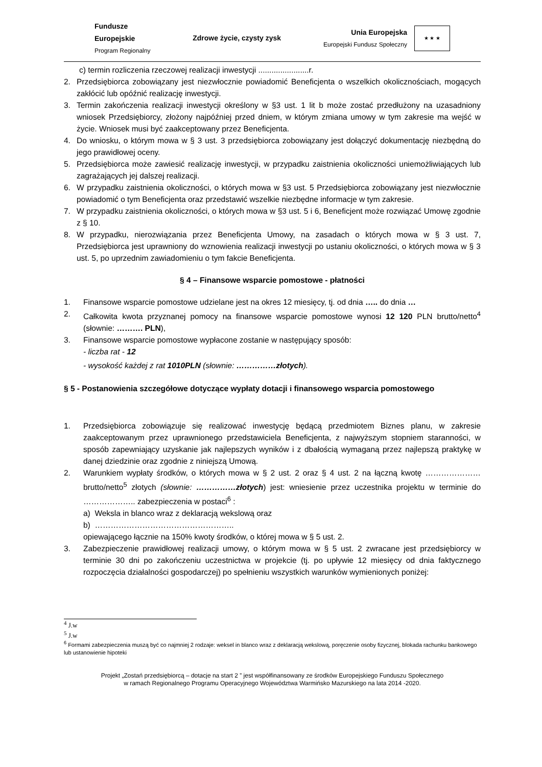Fundusze
Europejskie
Program Regionalny
Zdrowe życie, czysty zysk
Unia Europejska
Europejski Fundusz Społeczny
★ ★ ★
c) termin rozliczenia rzeczowej realizacji inwestycji .......................r.
2. Przedsiębiorca zobowiązany jest niezwłocznie powiadomić Beneficjenta o wszelkich okolicznościach, mogących zakłócić lub opóźnić realizację inwestycji.
3. Termin zakończenia realizacji inwestycji określony w §3 ust. 1 lit b może zostać przedłużony na uzasadniony wniosek Przedsiębiorcy, złożony najpóźniej przed dniem, w którym zmiana umowy w tym zakresie ma wejść w życie. Wniosek musi być zaakceptowany przez Beneficjenta.
4. Do wniosku, o którym mowa w § 3 ust. 3 przedsiębiorca zobowiązany jest dołączyć dokumentację niezbędną do jego prawidłowej oceny.
5. Przedsiębiorca może zawiesić realizację inwestycji, w przypadku zaistnienia okoliczności uniemożliwiających lub zagrażających jej dalszej realizacji.
6. W przypadku zaistnienia okoliczności, o których mowa w §3 ust. 5 Przedsiębiorca zobowiązany jest niezwłocznie powiadomić o tym Beneficjenta oraz przedstawić wszelkie niezbędne informacje w tym zakresie.
7. W przypadku zaistnienia okoliczności, o których mowa w §3 ust. 5 i 6, Beneficjent może rozwiązać Umowę zgodnie z § 10.
8. W przypadku, nierozwiązania przez Beneficjenta Umowy, na zasadach o których mowa w § 3 ust. 7, Przedsiębiorca jest uprawniony do wznowienia realizacji inwestycji po ustaniu okoliczności, o których mowa w § 3 ust. 5, po uprzednim zawiadomieniu o tym fakcie Beneficjenta.
§ 4 – Finansowe wsparcie pomostowe - płatności
1. Finansowe wsparcie pomostowe udzielane jest na okres 12 miesięcy, tj. od dnia ….. do dnia …
2. Całkowita kwota przyznanej pomocy na finansowe wsparcie pomostowe wynosi 12 120 PLN brutto/netto<sup>4</sup> (słownie: ………. PLN),
3. Finansowe wsparcie pomostowe wypłacone zostanie w następujący sposób:
- liczba rat - 12
- wysokość każdej z rat 1010PLN (słownie: ……………złotych).
§ 5 - Postanowienia szczegółowe dotyczące wypłaty dotacji i finansowego wsparcia pomostowego
1. Przedsiębiorca zobowiązuje się realizować inwestycję będącą przedmiotem Biznes planu, w zakresie zaakceptowanym przez uprawnionego przedstawiciela Beneficjenta, z najwyższym stopniem staranności, w sposób zapewniający uzyskanie jak najlepszych wyników i z dbałością wymaganą przez najlepszą praktykę w danej dziedzinie oraz zgodnie z niniejszą Umową.
2. Warunkiem wypłaty środków, o których mowa w § 2 ust. 2 oraz § 4 ust. 2 na łączną kwotę ………………… brutto/netto<sup>5</sup> złotych (słownie: ……………złotych) jest: wniesienie przez uczestnika projektu w terminie do ……………….. zabezpieczenia w postaci<sup>6</sup> :
a) Weksla in blanco wraz z deklaracją wekslową oraz
b) ……………………………………………..
opiewającego łącznie na 150% kwoty środków, o której mowa w § 5 ust. 2.
3. Zabezpieczenie prawidłowej realizacji umowy, o którym mowa w § 5 ust. 2 zwracane jest przedsiębiorcy w terminie 30 dni po zakończeniu uczestnictwa w projekcie (tj. po upływie 12 miesięcy od dnia faktycznego rozpoczęcia działalności gospodarczej) po spełnieniu wszystkich warunków wymienionych poniżej:
<sup>4</sup> J.w
<sup>5</sup> J.w
<sup>6</sup> Formami zabezpieczenia muszą być co najmniej 2 rodzaje: weksel in blanco wraz z deklaracją wekslową, poręczenie osoby fizycznej, blokada rachunku bankowego lub ustanowienie hipoteki
Projekt „Zostań przedsiębiorcą – dotacje na start 2 ” jest współfinansowany ze środków Europejskiego Funduszu Społecznego
w ramach Regionalnego Programu Operacyjnego Województwa Warmińsko Mazurskiego na lata 2014 -2020.